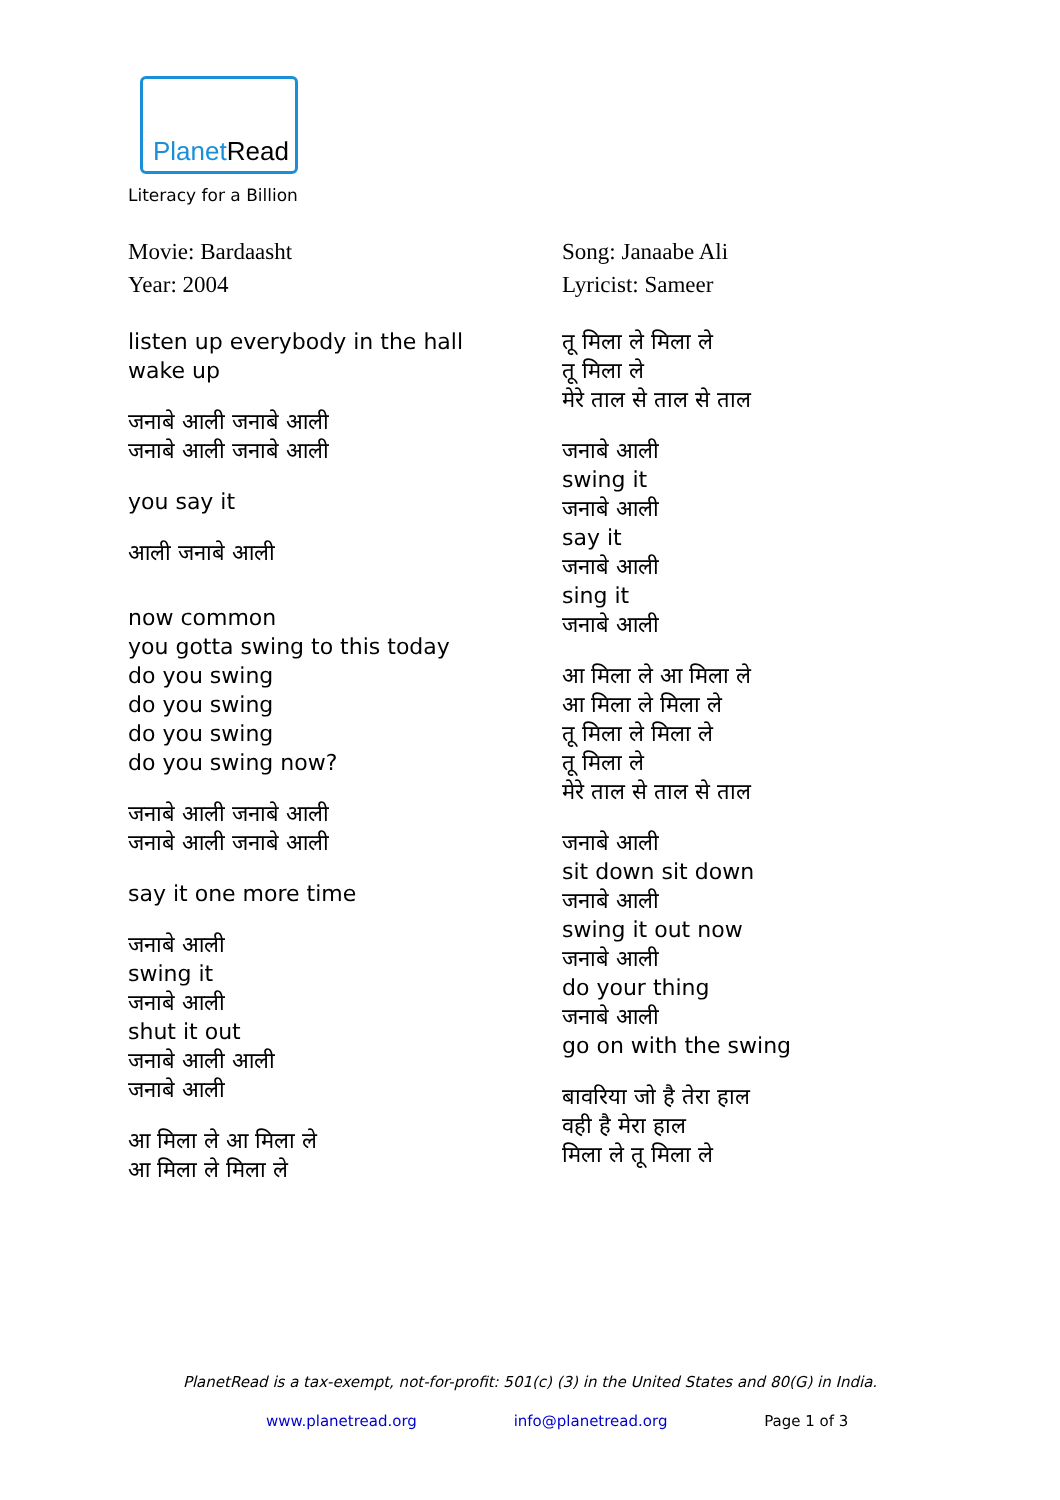PlanetRead
Literacy for a Billion
Movie: Bardaasht
Year: 2004
listen up everybody in the hall
wake up
जनाबे आली जनाबे आली
जनाबे आली जनाबे आली
you say it
आली जनाबे आली
now common
you gotta swing to this today
do you swing
do you swing
do you swing
do you swing now?
जनाबे आली जनाबे आली
जनाबे आली जनाबे आली
say it one more time
जनाबे आली
swing it
जनाबे आली
shut it out
जनाबे आली आली
जनाबे आली
आ मिला ले आ मिला ले
आ मिला ले मिला ले
Song: Janaabe Ali
Lyricist: Sameer
तू मिला ले मिला ले
तू मिला ले
मेरे ताल से ताल से ताल
जनाबे आली
swing it
जनाबे आली
say it
जनाबे आली
sing it
जनाबे आली
आ मिला ले आ मिला ले
आ मिला ले मिला ले
तू मिला ले मिला ले
तू मिला ले
मेरे ताल से ताल से ताल
जनाबे आली
sit down sit down
जनाबे आली
swing it out now
जनाबे आली
do your thing
जनाबे आली
go on with the swing
बावरिया जो है तेरा हाल
वही है मेरा हाल
मिला ले तू मिला ले
PlanetRead is a tax-exempt, not-for-profit: 501(c) (3) in the United States and 80(G) in India.
www.planetread.org info@planetread.org Page 1 of 3